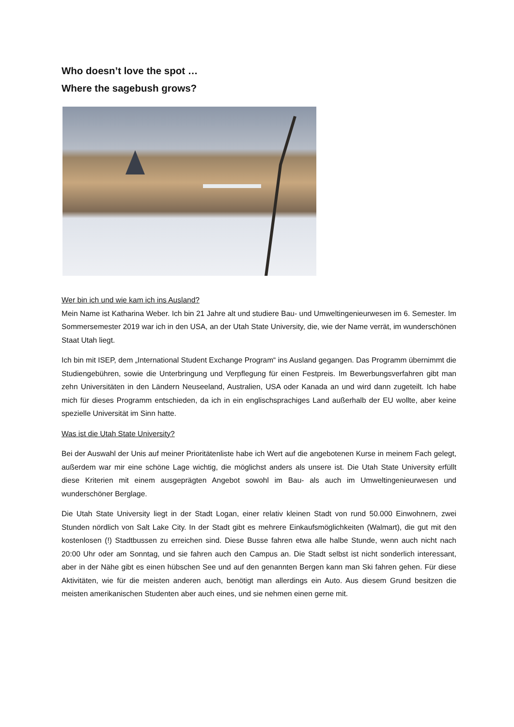Who doesn’t love the spot …
Where the sagebush grows?
Wer bin ich und wie kam ich ins Ausland?
Mein Name ist Katharina Weber. Ich bin 21 Jahre alt und studiere Bau- und Umweltingenieurwesen im 6. Semester. Im Sommersemester 2019 war ich in den USA, an der Utah State University, die, wie der Name verrät, im wunderschönen Staat Utah liegt.
Ich bin mit ISEP, dem „International Student Exchange Program“ ins Ausland gegangen. Das Programm übernimmt die Studiengebühren, sowie die Unterbringung und Verpflegung für einen Festpreis. Im Bewerbungsverfahren gibt man zehn Universitäten in den Ländern Neuseeland, Australien, USA oder Kanada an und wird dann zugeteilt. Ich habe mich für dieses Programm entschieden, da ich in ein englischsprachiges Land außerhalb der EU wollte, aber keine spezielle Universität im Sinn hatte.
Was ist die Utah State University?
Bei der Auswahl der Unis auf meiner Prioritätenliste habe ich Wert auf die angebotenen Kurse in meinem Fach gelegt, außerdem war mir eine schöne Lage wichtig, die möglichst anders als unsere ist. Die Utah State University erfüllt diese Kriterien mit einem ausgeprägten Angebot sowohl im Bau- als auch im Umweltingenieurwesen und wunderschöner Berglage.
Die Utah State University liegt in der Stadt Logan, einer relativ kleinen Stadt von rund 50.000 Einwohnern, zwei Stunden nördlich von Salt Lake City. In der Stadt gibt es mehrere Einkaufsmöglichkeiten (Walmart), die gut mit den kostenlosen (!) Stadtbussen zu erreichen sind. Diese Busse fahren etwa alle halbe Stunde, wenn auch nicht nach 20:00 Uhr oder am Sonntag, und sie fahren auch den Campus an. Die Stadt selbst ist nicht sonderlich interessant, aber in der Nähe gibt es einen hübschen See und auf den genannten Bergen kann man Ski fahren gehen. Für diese Aktivitäten, wie für die meisten anderen auch, benötigt man allerdings ein Auto. Aus diesem Grund besitzen die meisten amerikanischen Studenten aber auch eines, und sie nehmen einen gerne mit.